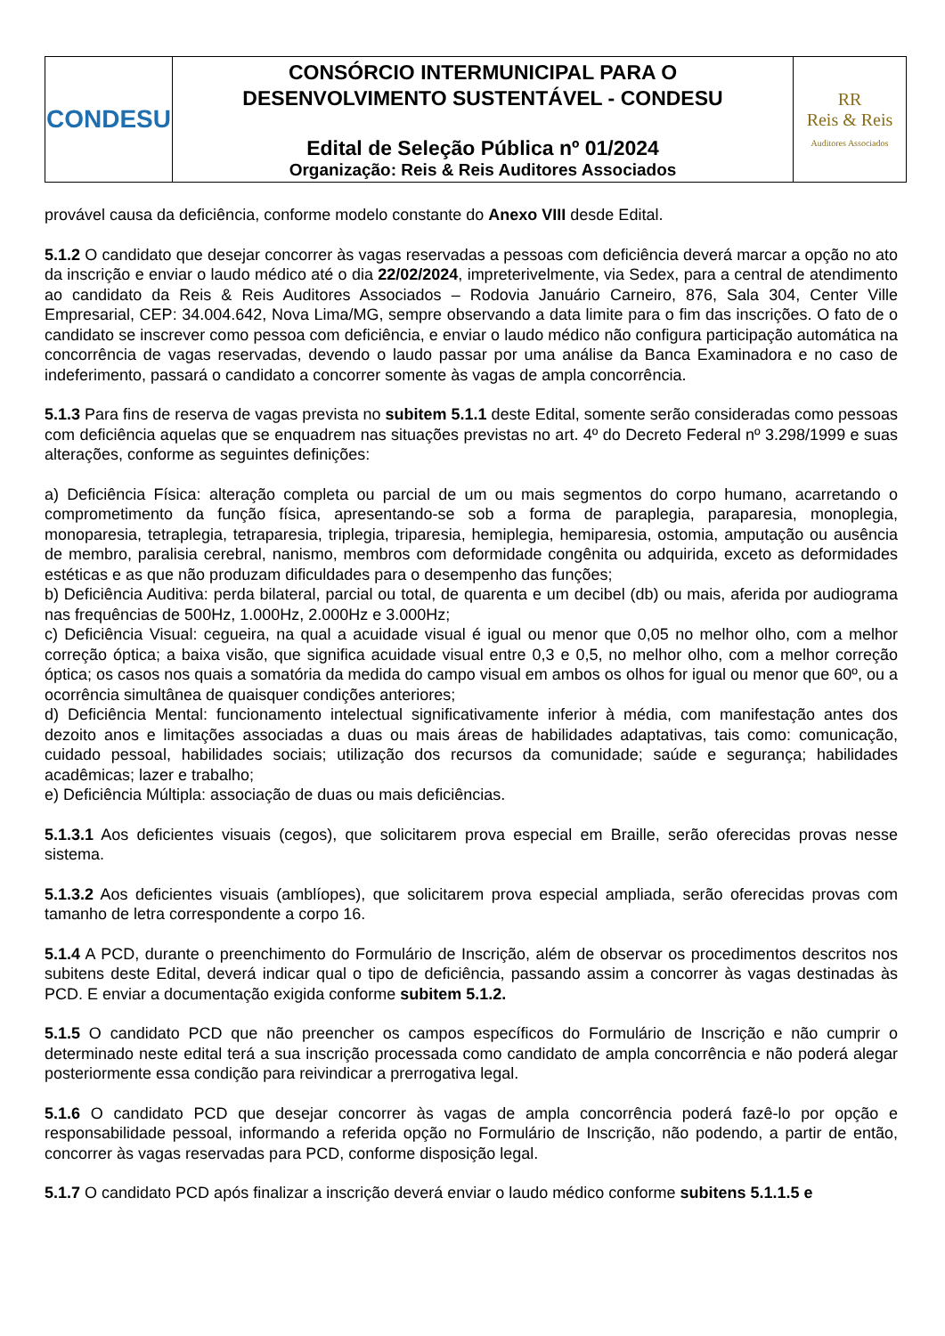| CONDESU | CONSÓRCIO INTERMUNICIPAL PARA O DESENVOLVIMENTO SUSTENTÁVEL - CONDESU Edital de Seleção Pública nº 01/2024 Organização: Reis & Reis Auditores Associados | RR Reis & Reis Auditores Associados |
provável causa da deficiência, conforme modelo constante do Anexo VIII desde Edital.
5.1.2 O candidato que desejar concorrer às vagas reservadas a pessoas com deficiência deverá marcar a opção no ato da inscrição e enviar o laudo médico até o dia 22/02/2024, impreterivelmente, via Sedex, para a central de atendimento ao candidato da Reis & Reis Auditores Associados – Rodovia Januário Carneiro, 876, Sala 304, Center Ville Empresarial, CEP: 34.004.642, Nova Lima/MG, sempre observando a data limite para o fim das inscrições. O fato de o candidato se inscrever como pessoa com deficiência, e enviar o laudo médico não configura participação automática na concorrência de vagas reservadas, devendo o laudo passar por uma análise da Banca Examinadora e no caso de indeferimento, passará o candidato a concorrer somente às vagas de ampla concorrência.
5.1.3 Para fins de reserva de vagas prevista no subitem 5.1.1 deste Edital, somente serão consideradas como pessoas com deficiência aquelas que se enquadrem nas situações previstas no art. 4º do Decreto Federal nº 3.298/1999 e suas alterações, conforme as seguintes definições:
a) Deficiência Física: alteração completa ou parcial de um ou mais segmentos do corpo humano, acarretando o comprometimento da função física, apresentando-se sob a forma de paraplegia, paraparesia, monoplegia, monoparesia, tetraplegia, tetraparesia, triplegia, triparesia, hemiplegia, hemiparesia, ostomia, amputação ou ausência de membro, paralisia cerebral, nanismo, membros com deformidade congênita ou adquirida, exceto as deformidades estéticas e as que não produzam dificuldades para o desempenho das funções;
b) Deficiência Auditiva: perda bilateral, parcial ou total, de quarenta e um decibel (db) ou mais, aferida por audiograma nas frequências de 500Hz, 1.000Hz, 2.000Hz e 3.000Hz;
c) Deficiência Visual: cegueira, na qual a acuidade visual é igual ou menor que 0,05 no melhor olho, com a melhor correção óptica; a baixa visão, que significa acuidade visual entre 0,3 e 0,5, no melhor olho, com a melhor correção óptica; os casos nos quais a somatória da medida do campo visual em ambos os olhos for igual ou menor que 60º, ou a ocorrência simultânea de quaisquer condições anteriores;
d) Deficiência Mental: funcionamento intelectual significativamente inferior à média, com manifestação antes dos dezoito anos e limitações associadas a duas ou mais áreas de habilidades adaptativas, tais como: comunicação, cuidado pessoal, habilidades sociais; utilização dos recursos da comunidade; saúde e segurança; habilidades acadêmicas; lazer e trabalho;
e) Deficiência Múltipla: associação de duas ou mais deficiências.
5.1.3.1 Aos deficientes visuais (cegos), que solicitarem prova especial em Braille, serão oferecidas provas nesse sistema.
5.1.3.2 Aos deficientes visuais (amblíopes), que solicitarem prova especial ampliada, serão oferecidas provas com tamanho de letra correspondente a corpo 16.
5.1.4 A PCD, durante o preenchimento do Formulário de Inscrição, além de observar os procedimentos descritos nos subitens deste Edital, deverá indicar qual o tipo de deficiência, passando assim a concorrer às vagas destinadas às PCD. E enviar a documentação exigida conforme subitem 5.1.2.
5.1.5 O candidato PCD que não preencher os campos específicos do Formulário de Inscrição e não cumprir o determinado neste edital terá a sua inscrição processada como candidato de ampla concorrência e não poderá alegar posteriormente essa condição para reivindicar a prerrogativa legal.
5.1.6 O candidato PCD que desejar concorrer às vagas de ampla concorrência poderá fazê-lo por opção e responsabilidade pessoal, informando a referida opção no Formulário de Inscrição, não podendo, a partir de então, concorrer às vagas reservadas para PCD, conforme disposição legal.
5.1.7 O candidato PCD após finalizar a inscrição deverá enviar o laudo médico conforme subitens 5.1.1.5 e